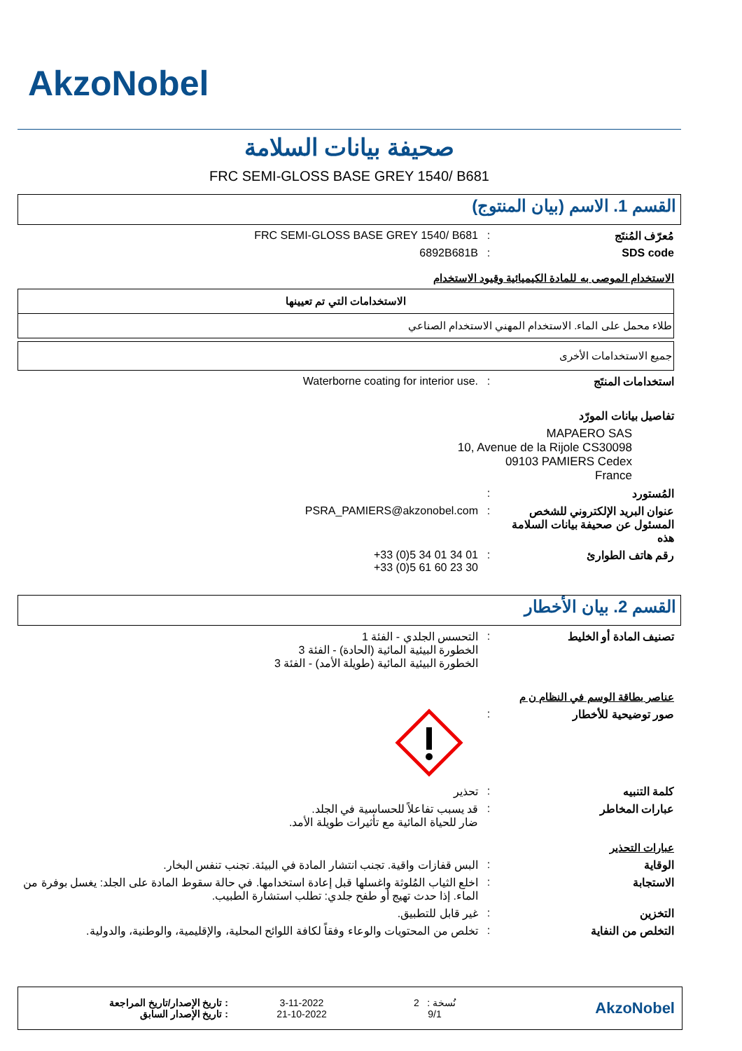AkzoNobel
صحيفة بيانات السلامة
FRC SEMI-GLOSS BASE GREY 1540/ B681
القسم 1. الاسم (بيان المنتوج)
مُعرّف المُنتَج : FRC SEMI-GLOSS BASE GREY 1540/ B681
SDS code : 6892B681B
الاستخدام الموصى به للمادة الكيميائية وقيود الاستخدام
| الاستخدامات التي تم تعيينها |
| --- |
| طلاء محمل على الماء. الاستخدام المهني الاستخدام الصناعي |
| جميع الاستخدامات الأخرى |
استخدامات المنتَج : Waterborne coating for interior use.
تفاصيل بيانات المورّد
MAPAERO SAS
10, Avenue de la Rijole CS30098
09103 PAMIERS Cedex
France
المُستورد :
عنوان البريد الإلكتروني للشخص المسئول عن صحيفة بيانات السلامة هذه
: PSRA_PAMIERS@akzonobel.com
رقم هاتف الطوارئ : +33 (0)5 34 01 34 01
+33 (0)5 61 60 23 30
القسم 2. بيان الأخطار
تصنيف المادة أو الخليط : التحسس الجلدي - الفئة 1
الخطورة البيئية المائية (الحادة) - الفئة 3
الخطورة البيئية المائية (طويلة الأمد) - الفئة 3
عناصر بطاقة الوسم في النظام ن م
صور توضيحية للأخطار :
كلمة التنبيه : تحذير
عبارات المخاطر : قد يسبب تفاعلاً للحساسية في الجلد.
ضار للحياة المائية مع تأثيرات طويلة الأمد.
عبارات التحذير
الوقاية : البس قفازات واقية. تجنب انتشار المادة في البيئة. تجنب تنفس البخار.
الاستجابة : اخلع الثياب المُلوثة واغسلها قبل إعادة استخدامها. في حالة سقوط المادة على الجلد: يغسل بوفرة من الماء. إذا حدث تهيج أو طفح جلدي: تطلب استشارة الطبيب.
التخزين : غير قابل للتطبيق.
التخلص من النفاية : تخلص من المحتويات والوعاء وفقاً لكافة اللوائح المحلية، والإقليمية، والوطنية، والدولية.
: تاريخ الإصدار/تاريخ المراجعة
: تاريخ الإصدار السابق
3-11-2022
21-10-2022
نُسخة : 2
9/1
AkzoNobel